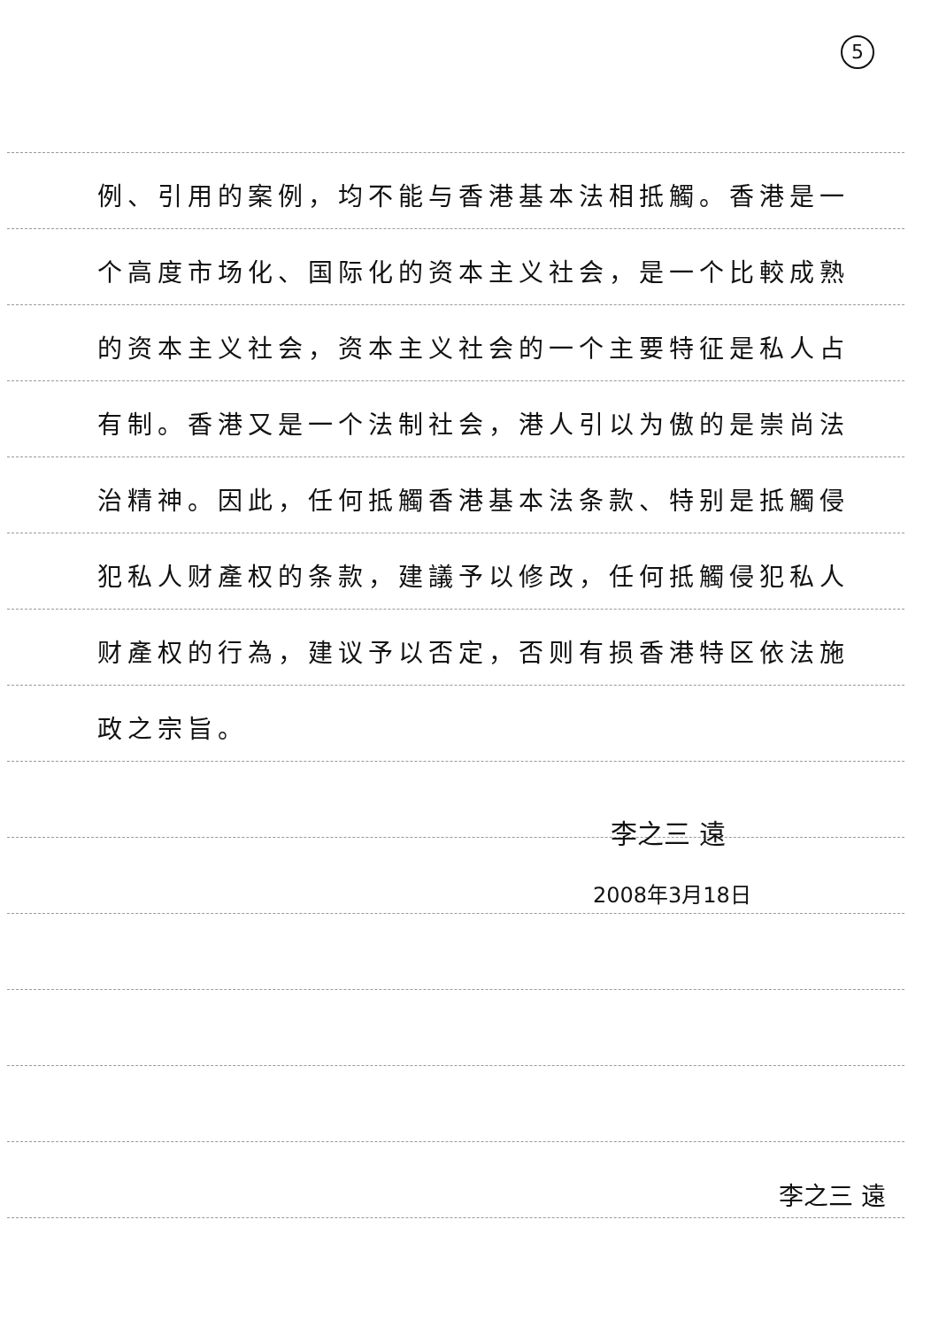5
例、引用的案例，均不能与香港基本法相抵觸。香港是一个高度市场化、国际化的资本主义社会，是一个比較成熟的资本主义社会，资本主义社会的一个主要特征是私人占有制。香港又是一个法制社会，港人引以为傲的是崇尚法治精神。因此，任何抵觸香港基本法条款、特别是抵觸侵犯私人财產权的条款，建議予以修改，任何抵觸侵犯私人财產权的行為，建议予以否定，否则有损香港特区依法施政之宗旨。
李之三 遠
2008年3月18日
李之三 遠